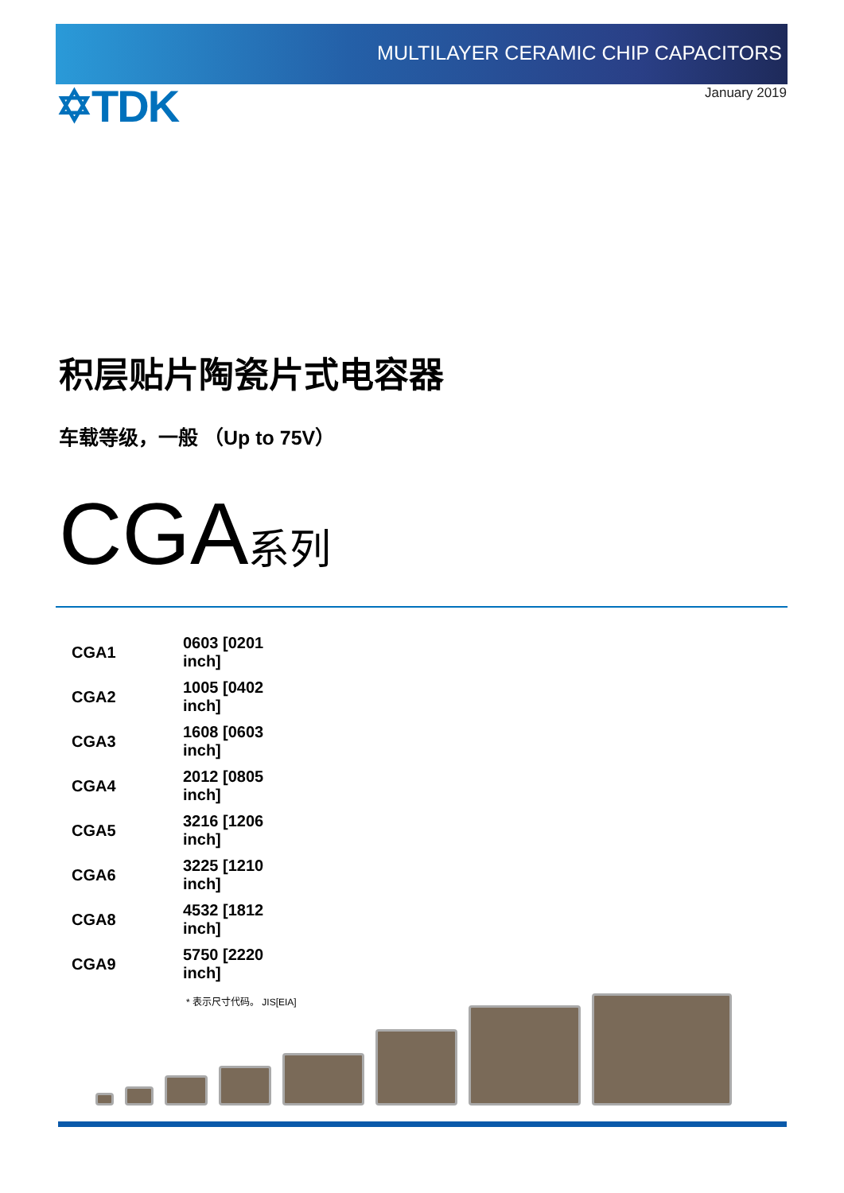MULTILAYER CERAMIC CHIP CAPACITORS
✡TDK
January 2019
积层贴片陶瓷片式电容器
车载等级，一般 （Up to 75V）
CGA系列
| CGA1 | 0603 [0201 inch] |
| CGA2 | 1005 [0402 inch] |
| CGA3 | 1608 [0603 inch] |
| CGA4 | 2012 [0805 inch] |
| CGA5 | 3216 [1206 inch] |
| CGA6 | 3225 [1210 inch] |
| CGA8 | 4532 [1812 inch] |
| CGA9 | 5750 [2220 inch] |
* 表示尺寸代码。 JIS[EIA]